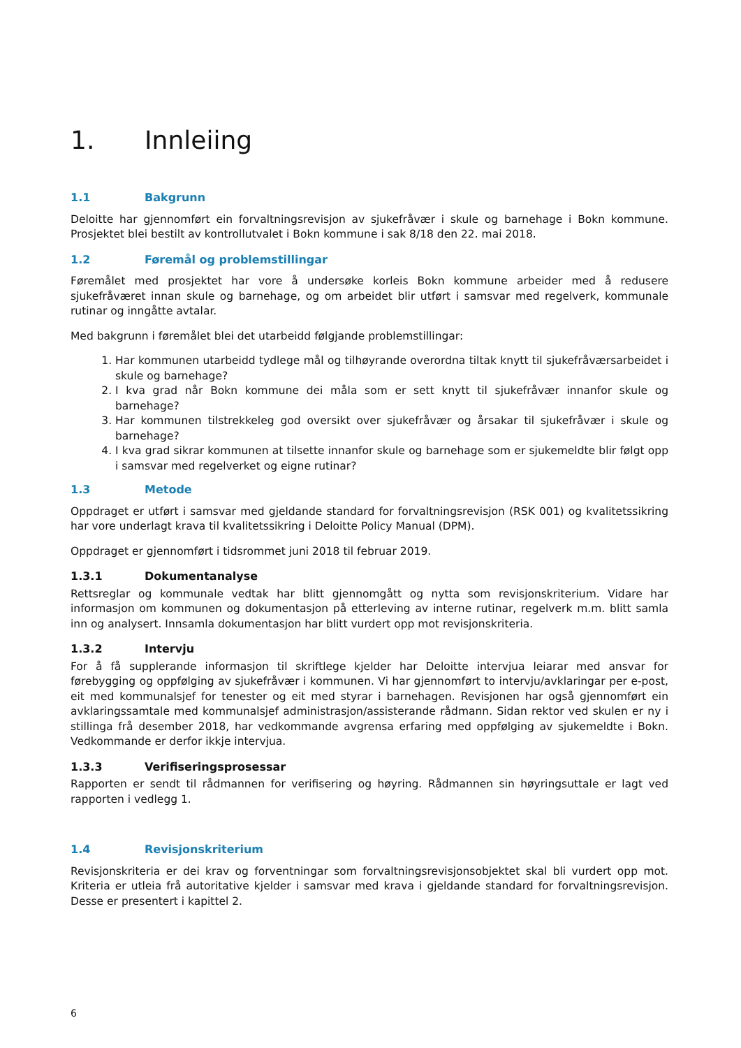1. Innleiing
1.1 Bakgrunn
Deloitte har gjennomført ein forvaltningsrevisjon av sjukefråvær i skule og barnehage i Bokn kommune. Prosjektet blei bestilt av kontrollutvalet i Bokn kommune i sak 8/18 den 22. mai 2018.
1.2 Føremål og problemstillingar
Føremålet med prosjektet har vore å undersøke korleis Bokn kommune arbeider med å redusere sjukefråværet innan skule og barnehage, og om arbeidet blir utført i samsvar med regelverk, kommunale rutinar og inngåtte avtalar.
Med bakgrunn i føremålet blei det utarbeidd følgjande problemstillingar:
1. Har kommunen utarbeidd tydlege mål og tilhøyrande overordna tiltak knytt til sjukefråværsarbeidet i skule og barnehage?
2. I kva grad når Bokn kommune dei måla som er sett knytt til sjukefråvær innanfor skule og barnehage?
3. Har kommunen tilstrekkeleg god oversikt over sjukefråvær og årsakar til sjukefråvær i skule og barnehage?
4. I kva grad sikrar kommunen at tilsette innanfor skule og barnehage som er sjukemeldte blir følgt opp i samsvar med regelverket og eigne rutinar?
1.3 Metode
Oppdraget er utført i samsvar med gjeldande standard for forvaltningsrevisjon (RSK 001) og kvalitetssikring har vore underlagt krava til kvalitetssikring i Deloitte Policy Manual (DPM).
Oppdraget er gjennomført i tidsrommet juni 2018 til februar 2019.
1.3.1 Dokumentanalyse
Rettsreglar og kommunale vedtak har blitt gjennomgått og nytta som revisjonskriterium. Vidare har informasjon om kommunen og dokumentasjon på etterleving av interne rutinar, regelverk m.m. blitt samla inn og analysert. Innsamla dokumentasjon har blitt vurdert opp mot revisjonskriteria.
1.3.2 Intervju
For å få supplerande informasjon til skriftlege kjelder har Deloitte intervjua leiarar med ansvar for førebygging og oppfølging av sjukefråvær i kommunen. Vi har gjennomført to intervju/avklaringar per e-post, eit med kommunalsjef for tenester og eit med styrar i barnehagen. Revisjonen har også gjennomført ein avklaringssamtale med kommunalsjef administrasjon/assisterande rådmann. Sidan rektor ved skulen er ny i stillinga frå desember 2018, har vedkommande avgrensa erfaring med oppfølging av sjukemeldte i Bokn. Vedkommande er derfor ikkje intervjua.
1.3.3 Verifiseringsprosessar
Rapporten er sendt til rådmannen for verifisering og høyring. Rådmannen sin høyringsuttale er lagt ved rapporten i vedlegg 1.
1.4 Revisjonskriterium
Revisjonskriteria er dei krav og forventningar som forvaltningsrevisjonsobjektet skal bli vurdert opp mot. Kriteria er utleia frå autoritative kjelder i samsvar med krava i gjeldande standard for forvaltningsrevisjon. Desse er presentert i kapittel 2.
6